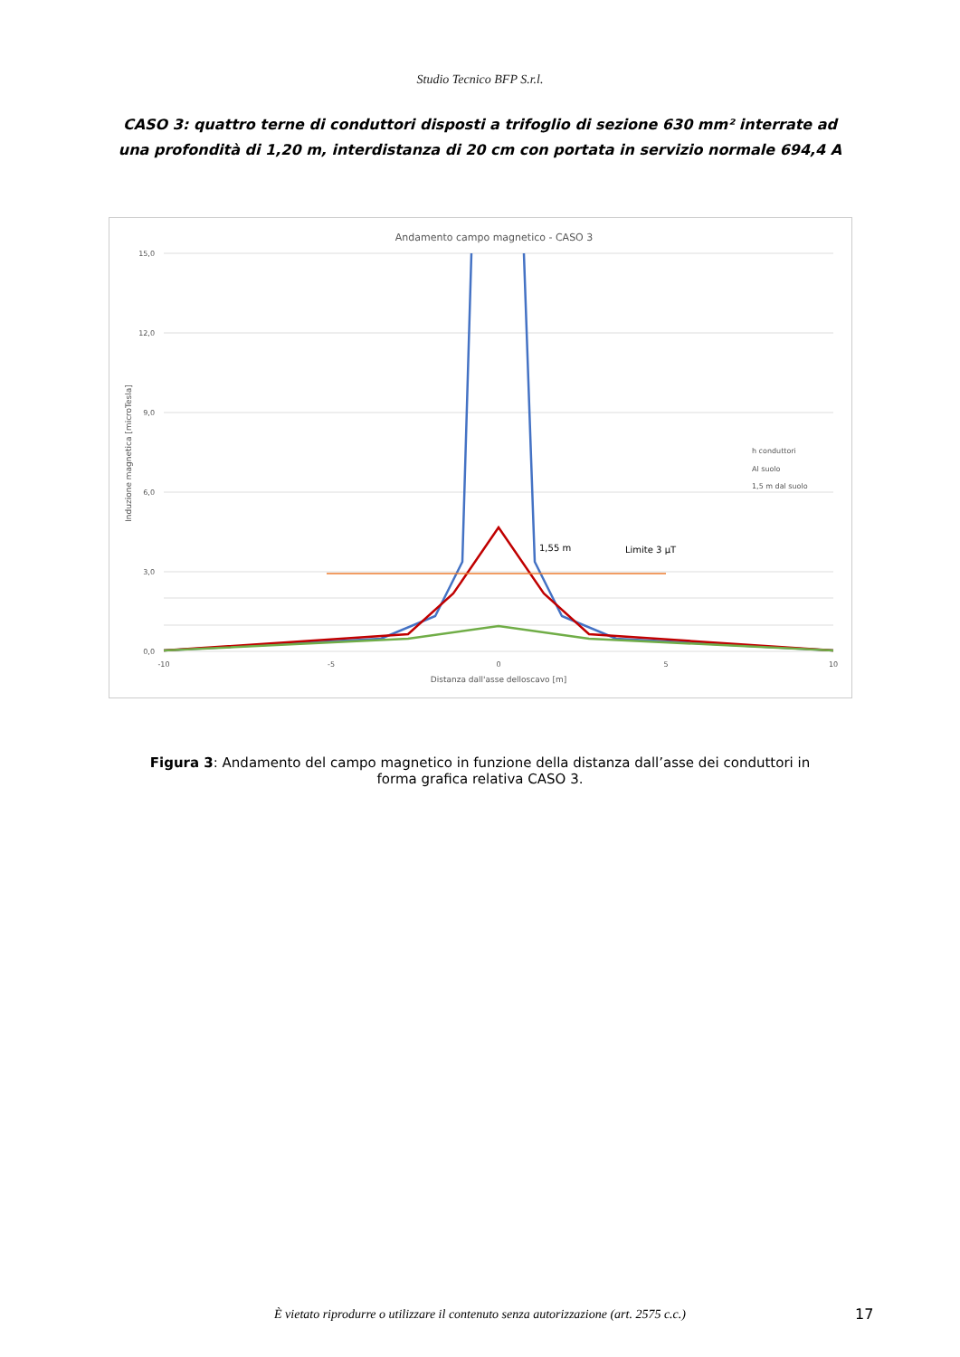Studio Tecnico BFP S.r.l.
CASO 3: quattro terne di conduttori disposti a trifoglio di sezione 630 mm² interrate ad una profondità di 1,20 m, interdistanza di 20 cm con portata in servizio normale 694,4 A
Andamento campo magnetico - CASO 3
15,0
12,0
9,0
6,0
3,0
0,0
-10
-5
0
5
10
Distanza dall'asse delloscavo [m]
Induzione magnetica [microTesla]
1,55 m
Limite 3 µT
h conduttori
Al suolo
1,5 m dal suolo
Figura 3: Andamento del campo magnetico in funzione della distanza dall’asse dei conduttori in forma grafica relativa CASO 3.
È vietato riprodurre o utilizzare il contenuto senza autorizzazione (art. 2575 c.c.) 17